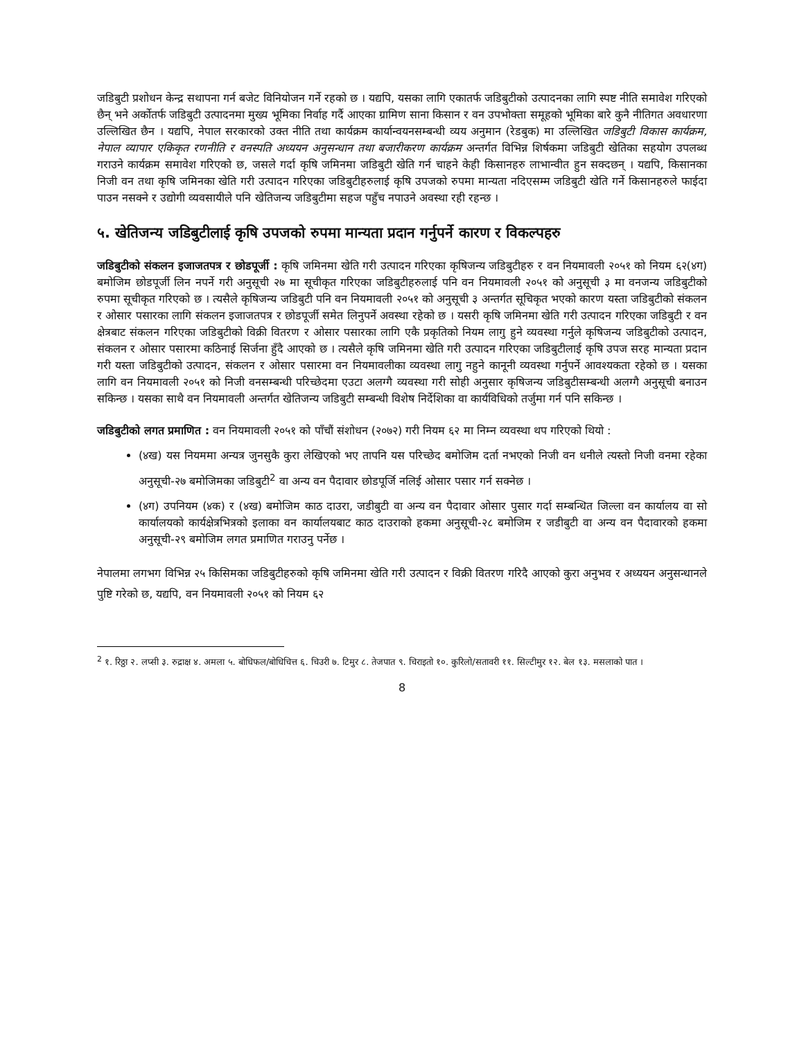जडिबुटी प्रशोधन केन्द्र सथापना गर्न बजेट विनियोजन गर्ने रहको छ । यद्यपि, यसका लागि एकातर्फ जडिबुटीको उत्पादनका लागि स्पष्ट नीति समावेश गरिएको छैन् भने अर्कोतर्फ जडिबुटी उत्पादनमा मुख्य भूमिका निर्वाह गर्दै आएका ग्रामिण साना किसान र वन उपभोक्ता समूहको भूमिका बारे कुनै नीतिगत अवधारणा उल्लिखित छैन । यद्यपि, नेपाल सरकारको उक्त नीति तथा कार्यक्रम कार्यान्वयनसम्बन्धी व्यय अनुमान (रेडबुक) मा उल्लिखित जडिबुटी विकास कार्यक्रम, नेपाल व्यापार एकिकृत रणनीति र वनस्पति अध्ययन अनुसन्धान तथा बजारीकरण कार्यक्रम अन्तर्गत विभिन्न शिर्षकमा जडिबुटी खेतिका सहयोग उपलब्ध गराउने कार्यक्रम समावेश गरिएको छ, जसले गर्दा कृषि जमिनमा जडिबुटी खेति गर्न चाहने केही किसानहरु लाभान्वीत हुन सक्दछन् । यद्यपि, किसानका निजी वन तथा कृषि जमिनका खेति गरी उत्पादन गरिएका जडिबुटीहरुलाई कृषि उपजको रुपमा मान्यता नदिएसम्म जडिबुटी खेति गर्ने किसानहरुले फाईदा पाउन नसक्ने र उद्योगी व्यवसायीले पनि खेतिजन्य जडिबुटीमा सहज पहुँच नपाउने अवस्था रही रहन्छ ।
५. खेतिजन्य जडिबुटीलाई कृषि उपजको रुपमा मान्यता प्रदान गर्नुपर्ने कारण र विकल्पहरु
जडिबुटीको संकलन इजाजतपत्र र छोडपूर्जी : कृषि जमिनमा खेति गरी उत्पादन गरिएका कृषिजन्य जडिबुटीहरु र वन नियमावली २०५१ को नियम ६२(४ग) बमोजिम छोडपूर्जी लिन नपर्ने गरी अनुसूची २७ मा सूचीकृत गरिएका जडिबुटीहरुलाई पनि वन नियमावली २०५१ को अनुसूची ३ मा वनजन्य जडिबुटीको रुपमा सूचीकृत गरिएको छ । त्यसैले कृषिजन्य जडिबुटी पनि वन नियमावली २०५१ को अनुसूची ३ अन्तर्गत सूचिकृत भएको कारण यस्ता जडिबुटीको संकलन र ओसार पसारका लागि संकलन इजाजतपत्र र छोडपूर्जी समेत लिनुपर्ने अवस्था रहेको छ । यसरी कृषि जमिनमा खेति गरी उत्पादन गरिएका जडिबुटी र वन क्षेत्रबाट संकलन गरिएका जडिबुटीको विक्री वितरण र ओसार पसारका लागि एकै प्रकृतिको नियम लागु हुने व्यवस्था गर्नुले कृषिजन्य जडिबुटीको उत्पादन, संकलन र ओसार पसारमा कठिनाई सिर्जना हुँदै आएको छ । त्यसैले कृषि जमिनमा खेति गरी उत्पादन गरिएका जडिबुटीलाई कृषि उपज सरह मान्यता प्रदान गरी यस्ता जडिबुटीको उत्पादन, संकलन र ओसार पसारमा वन नियमावलीका व्यवस्था लागु नहुने कानूनी व्यवस्था गर्नुपर्ने आवश्यकता रहेको छ । यसका लागि वन नियमावली २०५१ को निजी वनसम्बन्धी परिच्छेदमा एउटा अलग्गै व्यवस्था गरी सोही अनुसार कृषिजन्य जडिबुटीसम्बन्धी अलग्गै अनुसूची बनाउन सकिन्छ । यसका साथै वन नियमावली अन्तर्गत खेतिजन्य जडिबुटी सम्बन्धी विशेष निर्देशिका वा कार्यविधिको तर्जुमा गर्न पनि सकिन्छ ।
जडिबुटीको लगत प्रमाणित : वन नियमावली २०५१ को पाँचौं संशोधन (२०७२) गरी नियम ६२ मा निम्न व्यवस्था थप गरिएको थियो :
(४ख) यस नियममा अन्यत्र जुनसुकै कुरा लेखिएको भए तापनि यस परिच्छेद बमोजिम दर्ता नभएको निजी वन धनीले त्यस्तो निजी वनमा रहेका अनुसूची-२७ बमोजिमका जडिबुटी<sup>2</sup> वा अन्य वन पैदावार छोडपूर्जि नलिई ओसार पसार गर्न सक्नेछ ।
(४ग) उपनियम (४क) र (४ख) बमोजिम काठ दाउरा, जडीबुटी वा अन्य वन पैदावार ओसार पुसार गर्दा सम्बन्धित जिल्ला वन कार्यालय वा सो कार्यालयको कार्यक्षेत्रभित्रको इलाका वन कार्यालयबाट काठ दाउराको हकमा अनुसूची-२८ बमोजिम र जडीबुटी वा अन्य वन पैदावारको हकमा अनुसूची-२९ बमोजिम लगत प्रमाणित गराउनु पर्नेछ ।
नेपालमा लगभग विभिन्न २५ किसिमका जडिबुटीहरुको कृषि जमिनमा खेति गरी उत्पादन र विक्री वितरण गरिदै आएको कुरा अनुभव र अध्ययन अनुसन्धानले पुष्टि गरेको छ, यद्यपि, वन नियमावली २०५१ को नियम ६२
<sup>2</sup> १. रिठ्ठा २. लप्सी ३. रुद्राक्ष ४. अमला ५. बोधिफल/बोधिचित्त ६. चिउरी ७. टिमुर ८. तेजपात ९. चिराइतो १०. कुरिलो/सतावरी ११. सिल्टीमुर १२. बेल १३. मसलाको पात ।
8